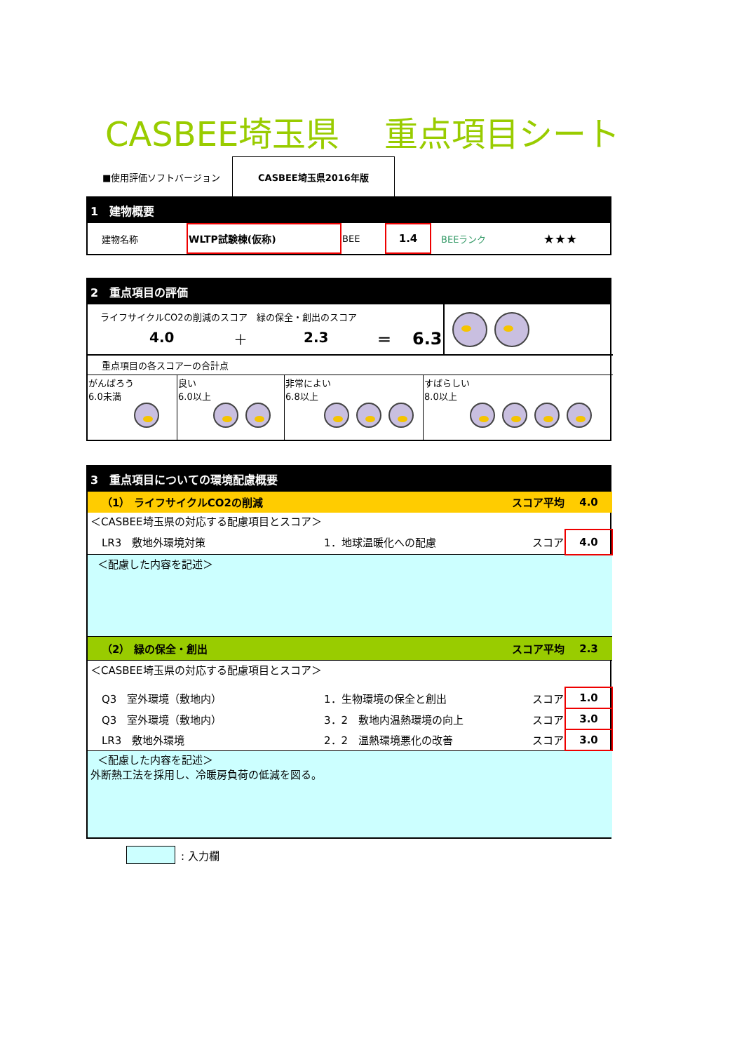CASBEE埼玉県　 重点項目シート
■使用評価ソフトバージョン
CASBEE埼玉県2016年版
1　建物概要
| 建物名称 | WLTP試験棟(仮称) | BEE | 1.4 | BEEランク | ★★★ |
2　重点項目の評価
| ライフサイクルCO2の削減のスコア 緑の保全・創出のスコア 4.0 ＋ 2.3 ＝ 6.3 | |
| 重点項目の各スコアーの合計点 | | | |
| がんばろう 6.0未満 | 良い 6.0以上 | 非常によい 6.8以上 | すばらしい 8.0以上 |
3　重点項目についての環境配慮概要
| （1） ライフサイクルCO2の削減 | | スコア平均 | 4.0 |
| ＜CASBEE埼玉県の対応する配慮項目とスコア＞ | | | |
| LR3 敷地外環境対策 | 1．地球温暖化への配慮 | スコア | 4.0 |
| ＜配慮した内容を記述＞ | | | |
| （2） 緑の保全・創出 | | スコア平均 | 2.3 |
| ＜CASBEE埼玉県の対応する配慮項目とスコア＞ | | | |
| Q3 室外環境（敷地内） | 1．生物環境の保全と創出 | スコア | 1.0 |
| Q3 室外環境（敷地内） | 3．2 敷地内温熱環境の向上 | スコア | 3.0 |
| LR3 敷地外環境 | 2．2 温熱環境悪化の改善 | スコア | 3.0 |
| ＜配慮した内容を記述＞ 外断熱工法を採用し、冷暖房負荷の低減を図る。 | | | |
: 入力欄